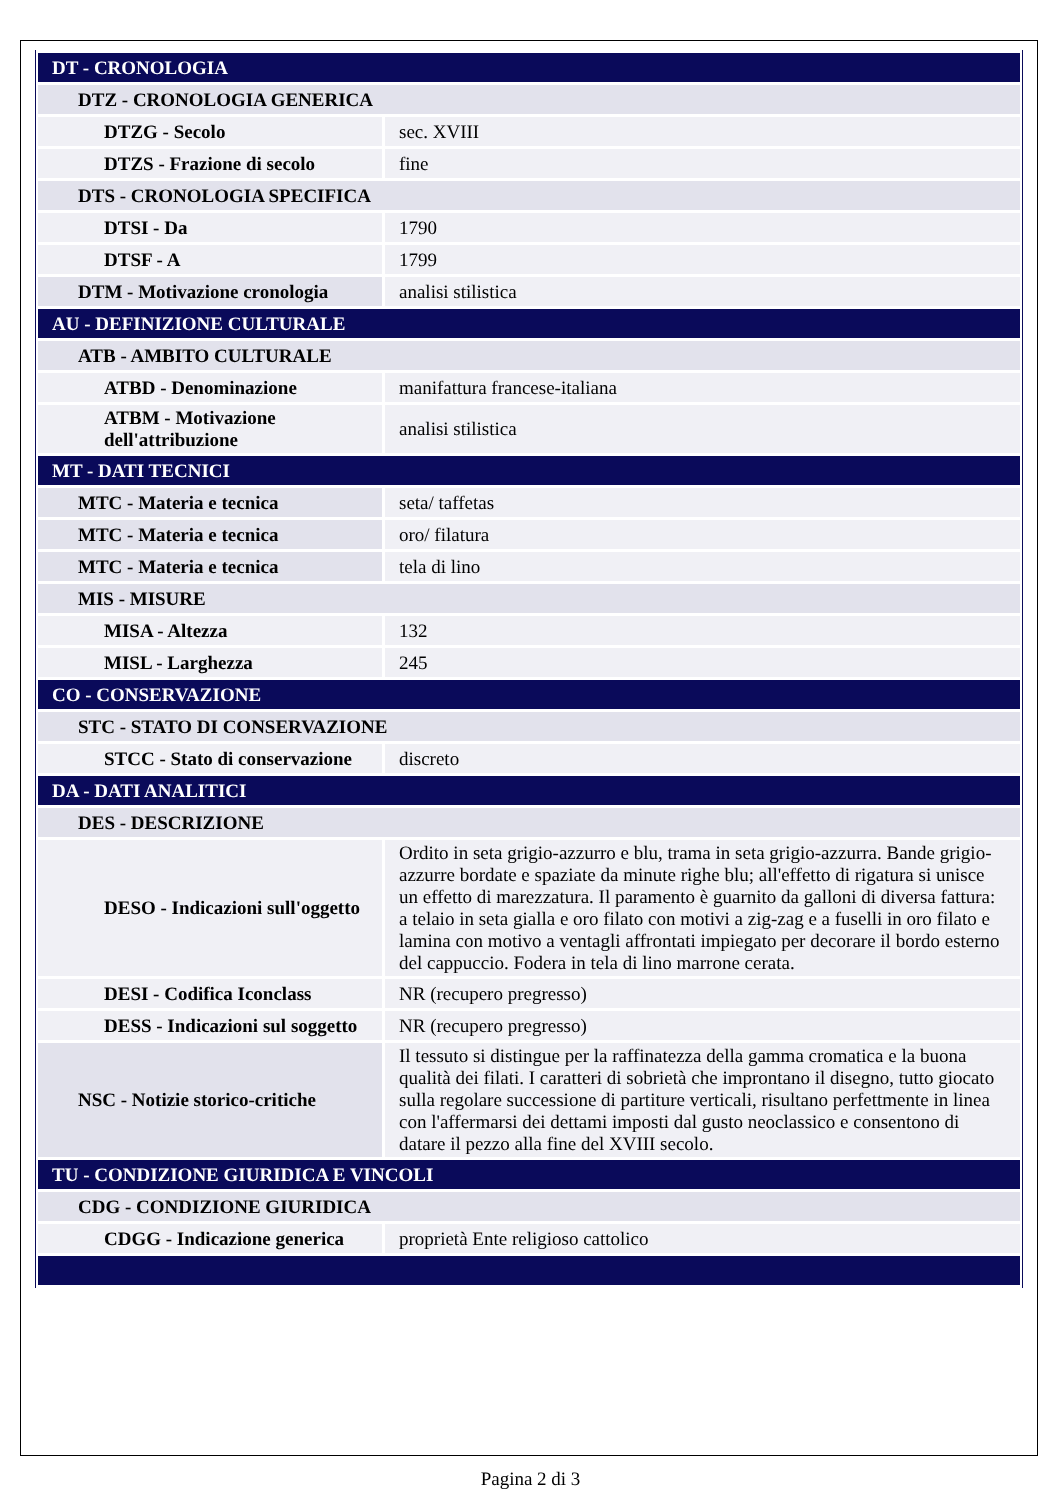| DT - CRONOLOGIA | |
| DTZ - CRONOLOGIA GENERICA | |
| DTZG - Secolo | sec. XVIII |
| DTZS - Frazione di secolo | fine |
| DTS - CRONOLOGIA SPECIFICA | |
| DTSI - Da | 1790 |
| DTSF - A | 1799 |
| DTM - Motivazione cronologia | analisi stilistica |
| AU - DEFINIZIONE CULTURALE | |
| ATB - AMBITO CULTURALE | |
| ATBD - Denominazione | manifattura francese-italiana |
| ATBM - Motivazione dell'attribuzione | analisi stilistica |
| MT - DATI TECNICI | |
| MTC - Materia e tecnica | seta/ taffetas |
| MTC - Materia e tecnica | oro/ filatura |
| MTC - Materia e tecnica | tela di lino |
| MIS - MISURE | |
| MISA - Altezza | 132 |
| MISL - Larghezza | 245 |
| CO - CONSERVAZIONE | |
| STC - STATO DI CONSERVAZIONE | |
| STCC - Stato di conservazione | discreto |
| DA - DATI ANALITICI | |
| DES - DESCRIZIONE | |
| DESO - Indicazioni sull'oggetto | Ordito in seta grigio-azzurro e blu, trama in seta grigio-azzurra. Bande grigio-azzurre bordate e spaziate da minute righe blu; all'effetto di rigatura si unisce un effetto di marezzatura. Il paramento è guarnito da galloni di diversa fattura: a telaio in seta gialla e oro filato con motivi a zig-zag e a fuselli in oro filato e lamina con motivo a ventagli affrontati impiegato per decorare il bordo esterno del cappuccio. Fodera in tela di lino marrone cerata. |
| DESI - Codifica Iconclass | NR (recupero pregresso) |
| DESS - Indicazioni sul soggetto | NR (recupero pregresso) |
| NSC - Notizie storico-critiche | Il tessuto si distingue per la raffinatezza della gamma cromatica e la buona qualità dei filati. I caratteri di sobrietà che improntano il disegno, tutto giocato sulla regolare successione di partiture verticali, risultano perfettmente in linea con l'affermarsi dei dettami imposti dal gusto neoclassico e consentono di datare il pezzo alla fine del XVIII secolo. |
| TU - CONDIZIONE GIURIDICA E VINCOLI | |
| CDG - CONDIZIONE GIURIDICA | |
| CDGG - Indicazione generica | proprietà Ente religioso cattolico |
Pagina 2 di 3